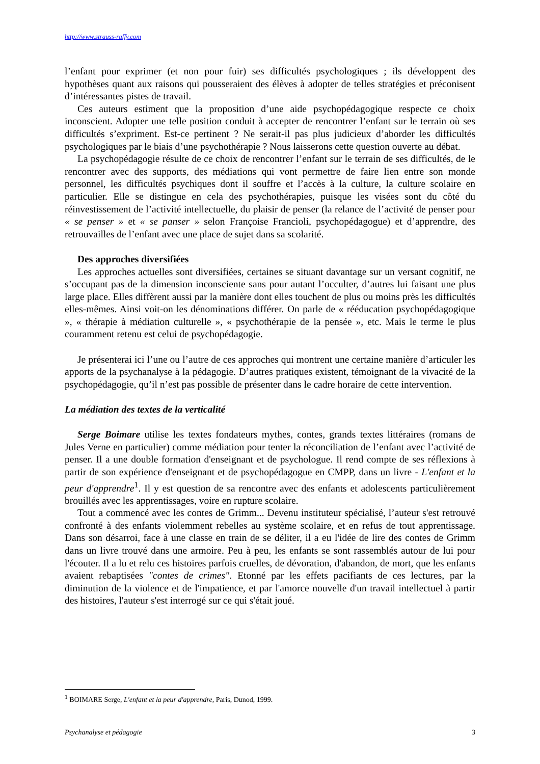http://www.strauss-raffy.com
l’enfant pour exprimer (et non pour fuir) ses difficultés psychologiques ; ils développent des hypothèses quant aux raisons qui pousseraient des élèves à adopter de telles stratégies et préconisent d’intéressantes pistes de travail.
Ces auteurs estiment que la proposition d’une aide psychopédagogique respecte ce choix inconscient. Adopter une telle position conduit à accepter de rencontrer l’enfant sur le terrain où ses difficultés s’expriment. Est-ce pertinent ? Ne serait-il pas plus judicieux d’aborder les difficultés psychologiques par le biais d’une psychothérapie ? Nous laisserons cette question ouverte au débat.
La psychopédagogie résulte de ce choix de rencontrer l’enfant sur le terrain de ses difficultés, de le rencontrer avec des supports, des médiations qui vont permettre de faire lien entre son monde personnel, les difficultés psychiques dont il souffre et l’accès à la culture, la culture scolaire en particulier. Elle se distingue en cela des psychothérapies, puisque les visées sont du côté du réinvestissement de l’activité intellectuelle, du plaisir de penser (la relance de l’activité de penser pour « se penser » et « se panser » selon Françoise Francioli, psychopédagogue) et d’apprendre, des retrouvailles de l’enfant avec une place de sujet dans sa scolarité.
Des approches diversifiées
Les approches actuelles sont diversifiées, certaines se situant davantage sur un versant cognitif, ne s’occupant pas de la dimension inconsciente sans pour autant l’occulter, d’autres lui faisant une plus large place. Elles diffèrent aussi par la manière dont elles touchent de plus ou moins près les difficultés elles-mêmes. Ainsi voit-on les dénominations différer. On parle de « rééducation psychopédagogique », « thérapie à médiation culturelle », « psychothérapie de la pensée », etc. Mais le terme le plus couramment retenu est celui de psychopédagogie.
Je présenterai ici l’une ou l’autre de ces approches qui montrent une certaine manière d’articuler les apports de la psychanalyse à la pédagogie. D’autres pratiques existent, témoignant de la vivacité de la psychopédagogie, qu’il n’est pas possible de présenter dans le cadre horaire de cette intervention.
La médiation des textes de la verticalité
Serge Boimare utilise les textes fondateurs mythes, contes, grands textes littéraires (romans de Jules Verne en particulier) comme médiation pour tenter la réconciliation de l’enfant avec l’activité de penser. Il a une double formation d'enseignant et de psychologue. Il rend compte de ses réflexions à partir de son expérience d'enseignant et de psychopédagogue en CMPP, dans un livre - L'enfant et la peur d'apprendre<sup>1</sup>. Il y est question de sa rencontre avec des enfants et adolescents particulièrement brouillés avec les apprentissages, voire en rupture scolaire.
Tout a commencé avec les contes de Grimm... Devenu instituteur spécialisé, l’auteur s'est retrouvé confronté à des enfants violemment rebelles au système scolaire, et en refus de tout apprentissage. Dans son désarroi, face à une classe en train de se déliter, il a eu l'idée de lire des contes de Grimm dans un livre trouvé dans une armoire. Peu à peu, les enfants se sont rassemblés autour de lui pour l'écouter. Il a lu et relu ces histoires parfois cruelles, de dévoration, d'abandon, de mort, que les enfants avaient rebaptisées "contes de crimes". Etonné par les effets pacifiants de ces lectures, par la diminution de la violence et de l'impatience, et par l'amorce nouvelle d'un travail intellectuel à partir des histoires, l'auteur s'est interrogé sur ce qui s'était joué.
<sup>1</sup> BOIMARE Serge, L'enfant et la peur d'apprendre, Paris, Dunod, 1999.
Psychanalyse et pédagogie 3